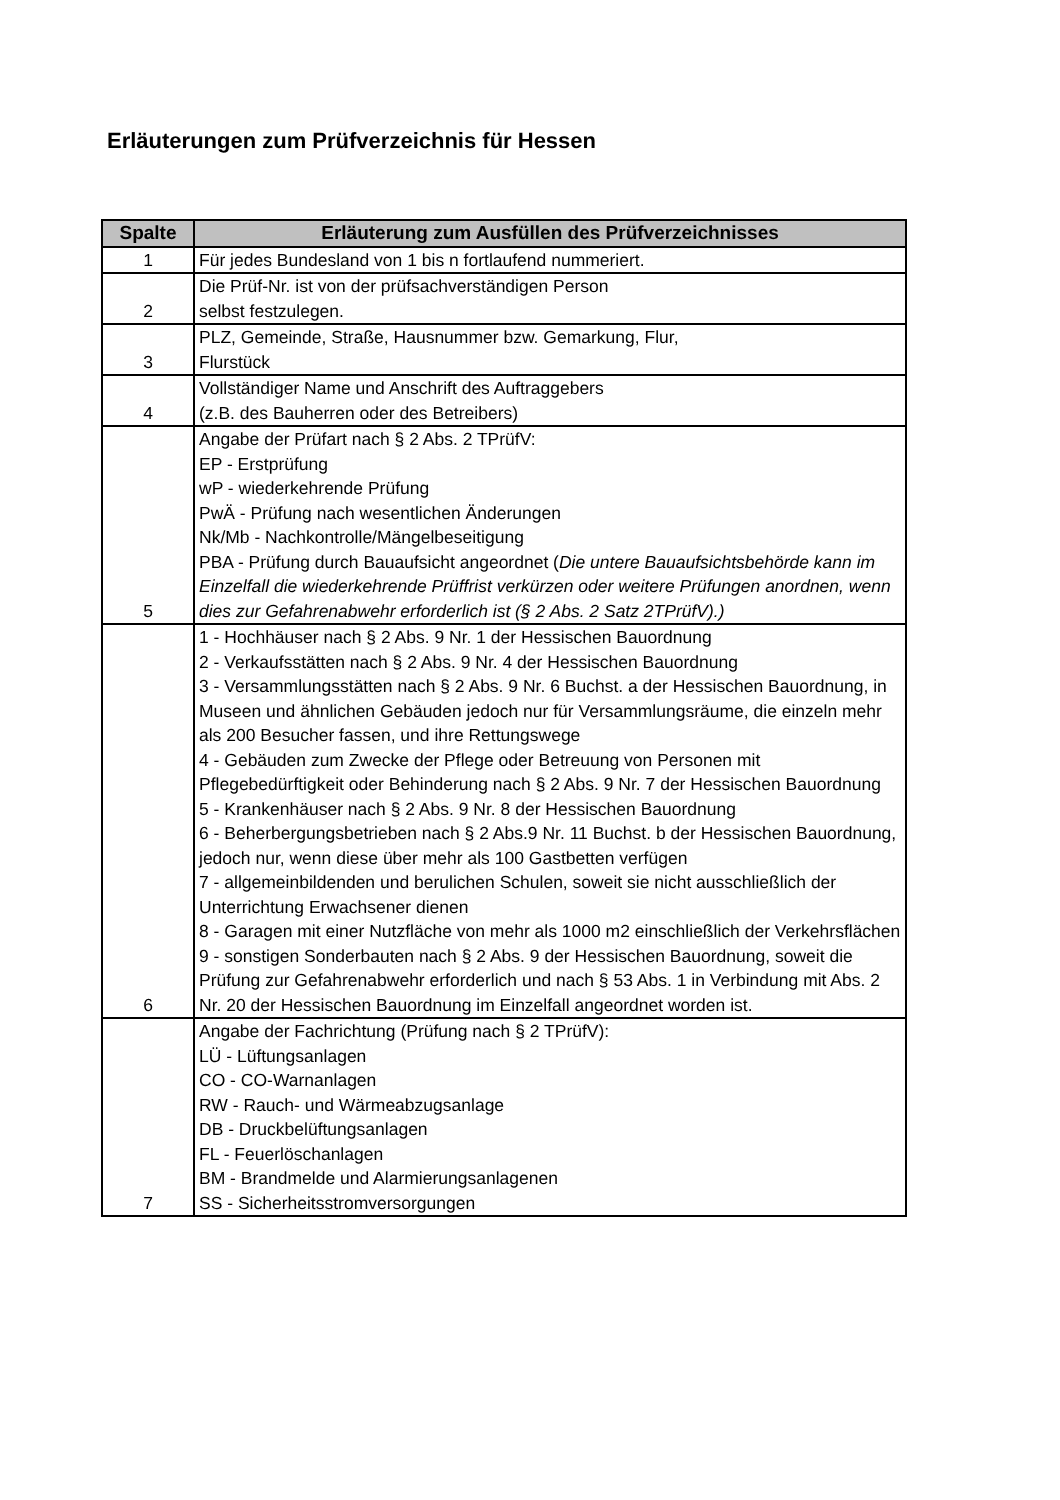Erläuterungen zum Prüfverzeichnis für Hessen
| Spalte | Erläuterung zum Ausfüllen des Prüfverzeichnisses |
| --- | --- |
| 1 | Für jedes Bundesland von 1 bis n fortlaufend nummeriert. |
| 2 | Die Prüf-Nr. ist von der prüfsachverständigen Person selbst festzulegen. |
| 3 | PLZ, Gemeinde, Straße, Hausnummer bzw. Gemarkung, Flur, Flurstück |
| 4 | Vollständiger Name und Anschrift des Auftraggebers (z.B. des Bauherren oder des Betreibers) |
| 5 | Angabe der Prüfart nach § 2 Abs. 2 TPrüfV: EP - Erstprüfung wP - wiederkehrende Prüfung PwÄ - Prüfung nach wesentlichen Änderungen Nk/Mb - Nachkontrolle/Mängelbeseitigung PBA - Prüfung durch Bauaufsicht angeordnet ( Die untere Bauaufsichtsbehörde kann im Einzelfall die wiederkehrende Prüffrist verkürzen oder weitere Prüfungen anordnen, wenn dies zur Gefahrenabwehr erforderlich ist (§ 2 Abs. 2 Satz 2TPrüfV).) |
| 6 | 1 - Hochhäuser nach § 2 Abs. 9 Nr. 1 der Hessischen Bauordnung 2 - Verkaufsstätten nach § 2 Abs. 9 Nr. 4 der Hessischen Bauordnung 3 - Versammlungsstätten nach § 2 Abs. 9 Nr. 6 Buchst. a der Hessischen Bauordnung, in Museen und ähnlichen Gebäuden jedoch nur für Versammlungsräume, die einzeln mehr als 200 Besucher fassen, und ihre Rettungswege 4 - Gebäuden zum Zwecke der Pflege oder Betreuung von Personen mit Pflegebedürftigkeit oder Behinderung nach § 2 Abs. 9 Nr. 7 der Hessischen Bauordnung 5 - Krankenhäuser nach § 2 Abs. 9 Nr. 8 der Hessischen Bauordnung 6 - Beherbergungsbetrieben nach § 2 Abs.9 Nr. 11 Buchst. b der Hessischen Bauordnung, jedoch nur, wenn diese über mehr als 100 Gastbetten verfügen 7 - allgemeinbildenden und berulichen Schulen, soweit sie nicht ausschließlich der Unterrichtung Erwachsener dienen 8 - Garagen mit einer Nutzfläche von mehr als 1000 m2 einschließlich der Verkehrsflächen 9 - sonstigen Sonderbauten nach § 2 Abs. 9 der Hessischen Bauordnung, soweit die Prüfung zur Gefahrenabwehr erforderlich und nach § 53 Abs. 1 in Verbindung mit Abs. 2 Nr. 20 der Hessischen Bauordnung im Einzelfall angeordnet worden ist. |
| 7 | Angabe der Fachrichtung (Prüfung nach § 2 TPrüfV): LÜ - Lüftungsanlagen CO - CO-Warnanlagen RW - Rauch- und Wärmeabzugsanlage DB - Druckbelüftungsanlagen FL - Feuerlöschanlagen BM - Brandmelde und Alarmierungsanlagenen SS - Sicherheitsstromversorgungen |